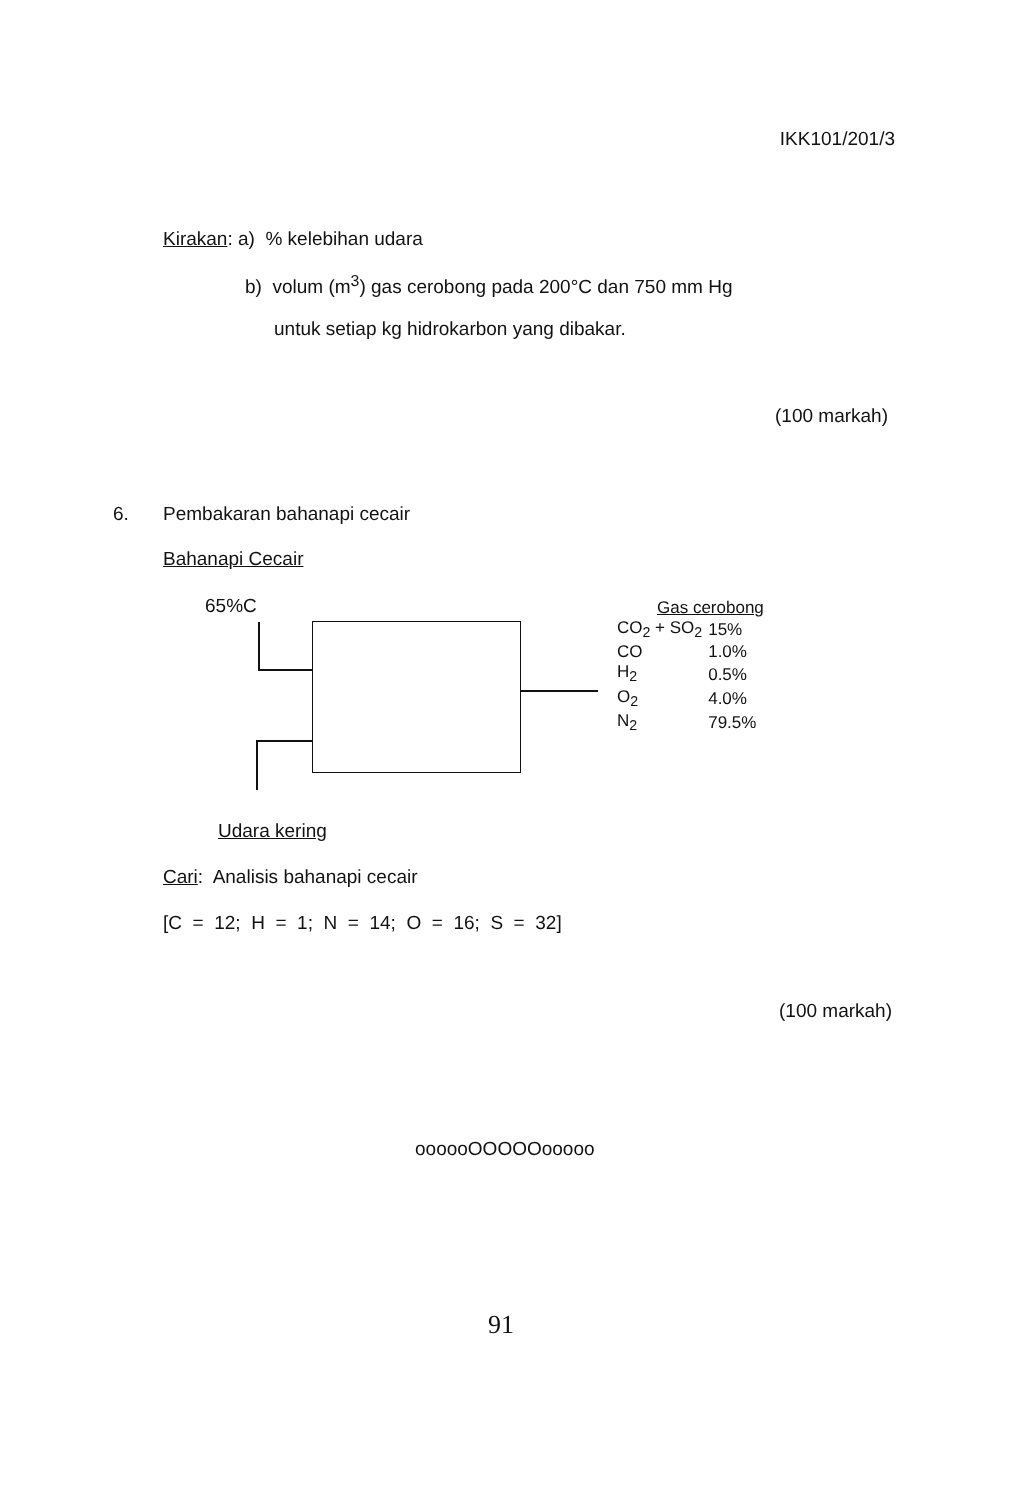IKK101/201/3
Kirakan: a) % kelebihan udara
b) volum (m<sup>3</sup>) gas cerobong pada 200°C dan 750 mm Hg
untuk setiap kg hidrokarbon yang dibakar.
(100 markah)
6. Pembakaran bahanapi cecair
Bahanapi Cecair
65%C
Gas cerobong
| CO<sub>2</sub> + SO<sub>2</sub> | 15% |
| CO | 1.0% |
| H<sub>2</sub> | 0.5% |
| O<sub>2</sub> | 4.0% |
| N<sub>2</sub> | 79.5% |
Udara kering
Cari: Analisis bahanapi cecair
[C = 12; H = 1; N = 14; O = 16; S = 32]
(100 markah)
oooooOOOOOooooo
91